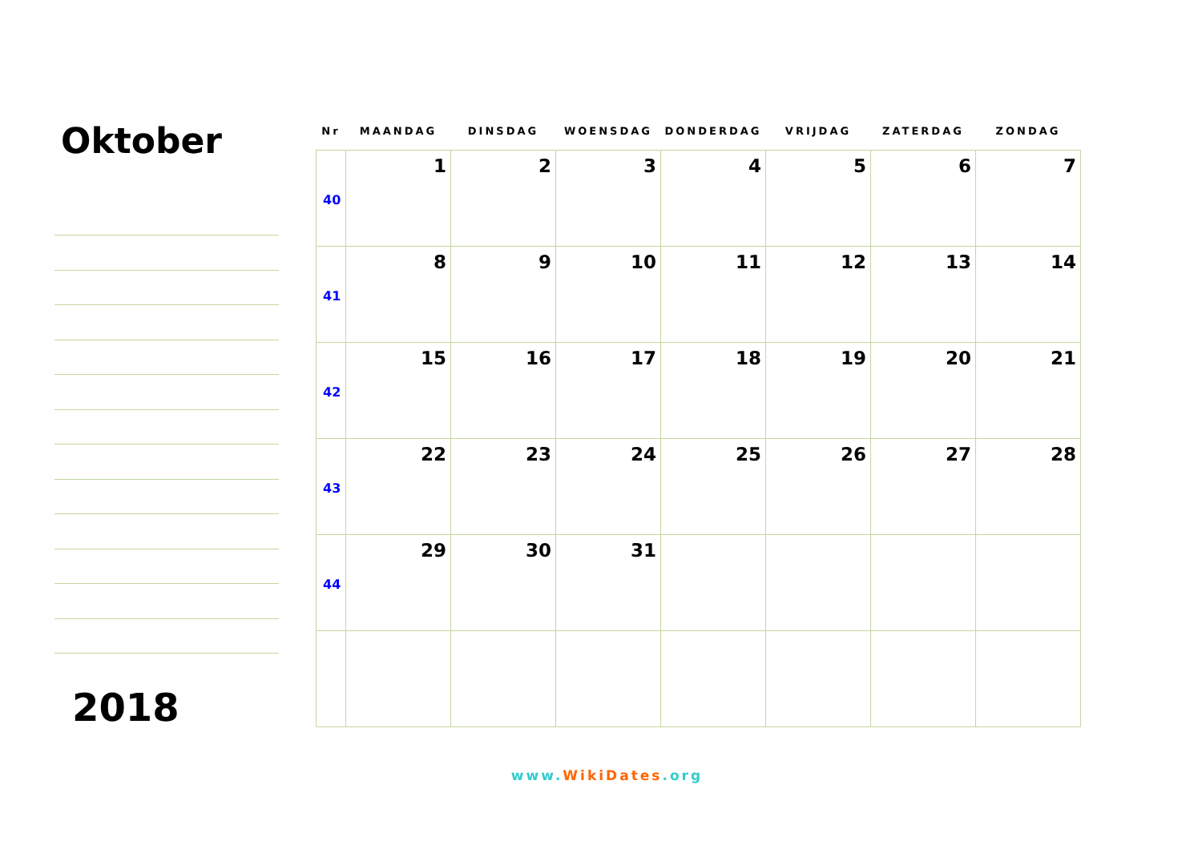Oktober
2018
| Nr | MAANDAG | DINSDAG | WOENSDAG | DONDERDAG | VRIJDAG | ZATERDAG | ZONDAG |
| --- | --- | --- | --- | --- | --- | --- | --- |
| 40 | 1 | 2 | 3 | 4 | 5 | 6 | 7 |
| 41 | 8 | 9 | 10 | 11 | 12 | 13 | 14 |
| 42 | 15 | 16 | 17 | 18 | 19 | 20 | 21 |
| 43 | 22 | 23 | 24 | 25 | 26 | 27 | 28 |
| 44 | 29 | 30 | 31 | | | | |
www.WikiDates.org